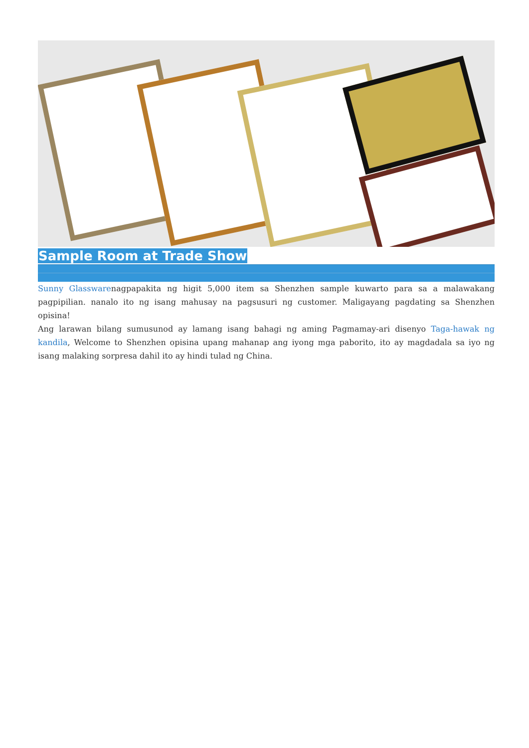Sample Room at Trade Show
Sunny Glasswarenagpapakita ng higit 5,000 item sa Shenzhen sample kuwarto para sa a malawakang pagpipilian. nanalo ito ng isang mahusay na pagsusuri ng customer. Maligayang pagdating sa Shenzhen opisina!
Ang larawan bilang sumusunod ay lamang isang bahagi ng aming Pagmamay-ari disenyo Taga-hawak ng kandila, Welcome to Shenzhen opisina upang mahanap ang iyong mga paborito, ito ay magdadala sa iyo ng isang malaking sorpresa dahil ito ay hindi tulad ng China.